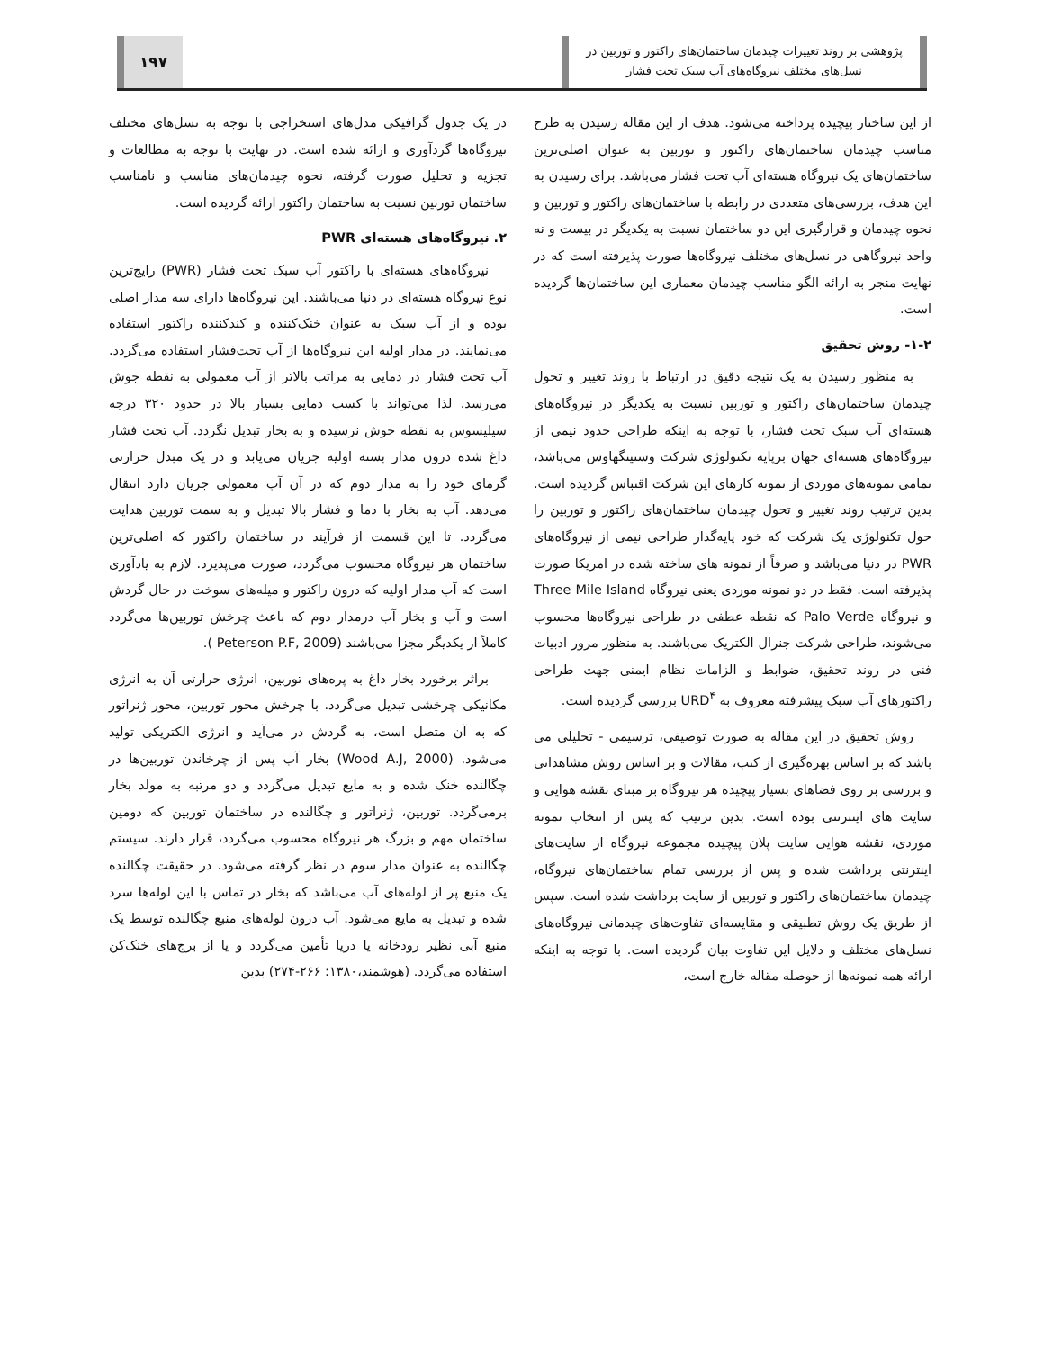پژوهشی بر روند تغییرات چیدمان ساختمان‌های راکتور و توربین در
نسل‌های مختلف نیروگاه‌های آب سبک تحت فشار
۱۹۷
از این ساختار پیچیده پرداخته می‌شود. هدف از این مقاله رسیدن به طرح مناسب چیدمان ساختمان‌های راکتور و توربین به عنوان اصلی‌ترین ساختمان‌های یک نیروگاه هسته‌ای آب تحت فشار می‌باشد. برای رسیدن به این هدف، بررسی‌های متعددی در رابطه با ساختمان‌های راکتور و توربین و نحوه چیدمان و قرارگیری این دو ساختمان نسبت به یکدیگر در بیست و نه واحد نیروگاهی در نسل‌های مختلف نیروگاه‌ها صورت پذیرفته است که در نهایت منجر به ارائه الگو مناسب چیدمان معماری این ساختمان‌ها گردیده است.
۱-۲- روش تحقیق
به منظور رسیدن به یک نتیجه دقیق در ارتباط با روند تغییر و تحول چیدمان ساختمان‌های راکتور و توربین نسبت به یکدیگر در نیروگاه‌های هسته‌ای آب سبک تحت فشار، با توجه به اینکه طراحی حدود نیمی از نیروگاه‌های هسته‌ای جهان برپایه تکنولوژی شرکت وستینگهاوس می‌باشد، تمامی نمونه‌های موردی از نمونه کارهای این شرکت اقتباس گردیده است. بدین ترتیب روند تغییر و تحول چیدمان ساختمان‌های راکتور و توربین را حول تکنولوژی یک شرکت که خود پایه‌گذار طراحی نیمی از نیروگاه‌های PWR در دنیا می‌باشد و صرفاً از نمونه های ساخته شده در امریکا صورت پذیرفته است. فقط در دو نمونه موردی یعنی نیروگاه Three Mile Island و نیروگاه Palo Verde که نقطه عطفی در طراحی نیروگاه‌ها محسوب می‌شوند، طراحی شرکت جنرال الکتریک می‌باشند. به منظور مرور ادبیات فنی در روند تحقیق، ضوابط و الزامات نظام ایمنی جهت طراحی راکتورهای آب سبک پیشرفته معروف به URD<sup>۴</sup> بررسی گردیده است.
روش تحقیق در این مقاله به صورت توصیفی، ترسیمی - تحلیلی می باشد که بر اساس بهره‌گیری از کتب، مقالات و بر اساس روش مشاهداتی و بررسی بر روی فضاهای بسیار پیچیده هر نیروگاه بر مبنای نقشه هوایی و سایت های اینترنتی بوده است. بدین ترتیب که پس از انتخاب نمونه موردی، نقشه هوایی سایت پلان پیچیده مجموعه نیروگاه از سایت‌های اینترنتی برداشت شده و پس از بررسی تمام ساختمان‌های نیروگاه، چیدمان ساختمان‌های راکتور و توربین از سایت برداشت شده است. سپس از طریق یک روش تطبیقی و مقایسه‌ای تفاوت‌های چیدمانی نیروگاه‌های نسل‌های مختلف و دلایل این تفاوت بیان گردیده است. با توجه به اینکه ارائه همه نمونه‌ها از حوصله مقاله خارج است،
در یک جدول گرافیکی مدل‌های استخراجی با توجه به نسل‌های مختلف نیروگاه‌ها گردآوری و ارائه شده است. در نهایت با توجه به مطالعات و تجزیه و تحلیل صورت گرفته، نحوه چیدمان‌های مناسب و نامناسب ساختمان توربین نسبت به ساختمان راکتور ارائه گردیده است.
۲. نیروگاه‌های هسته‌ای PWR
نیروگاه‌های هسته‌ای با راکتور آب سبک تحت فشار (PWR) رایج‌ترین نوع نیروگاه هسته‌ای در دنیا می‌باشند. این نیروگاه‌ها دارای سه مدار اصلی بوده و از آب سبک به عنوان خنک‌کننده و کندکننده راکتور استفاده می‌نمایند. در مدار اولیه این نیروگاه‌ها از آب تحت‌فشار استفاده می‌گردد. آب تحت فشار در دمایی به مراتب بالاتر از آب معمولی به نقطه جوش می‌رسد. لذا می‌تواند با کسب دمایی بسیار بالا در حدود ۳۲۰ درجه سیلیسوس به نقطه جوش نرسیده و به بخار تبدیل نگردد. آب تحت فشار داغ شده درون مدار بسته اولیه جریان می‌یابد و در یک مبدل حرارتی گرمای خود را به مدار دوم که در آن آب معمولی جریان دارد انتقال می‌دهد. آب به بخار با دما و فشار بالا تبدیل و به سمت توربین هدایت می‌گردد. تا این قسمت از فرآیند در ساختمان راکتور که اصلی‌ترین ساختمان هر نیروگاه محسوب می‌گردد، صورت می‌پذیرد. لازم به یادآوری است که آب مدار اولیه که درون راکتور و میله‌های سوخت در حال گردش است و آب و بخار آب درمدار دوم که باعث چرخش توربین‌ها می‌گردد کاملاً از یکدیگر مجزا می‌باشند (Peterson P.F, 2009 ).
براثر برخورد بخار داغ به پره‌های توربین، انرژی حرارتی آن به انرژی مکانیکی چرخشی تبدیل می‌گردد. با چرخش محور توربین، محور ژنراتور که به آن متصل است، به گردش در می‌آید و انرژی الکتریکی تولید می‌شود. (Wood A.J, 2000) بخار آب پس از چرخاندن توربین‌ها در چگالنده خنک شده و به مایع تبدیل می‌گردد و دو مرتبه به مولد بخار برمی‌گردد. توربین، ژنراتور و چگالنده در ساختمان توربین که دومین ساختمان مهم و بزرگ هر نیروگاه محسوب می‌گردد، قرار دارند. سیستم چگالنده به عنوان مدار سوم در نظر گرفته می‌شود. در حقیقت چگالنده یک منبع پر از لوله‌های آب می‌باشد که بخار در تماس با این لوله‌ها سرد شده و تبدیل به مایع می‌شود. آب درون لوله‌های منبع چگالنده توسط یک منبع آبی نظیر رودخانه یا دریا تأمین می‌گردد و یا از برج‌های خنک‌کن استفاده می‌گردد. (هوشمند،۱۳۸۰: ۲۶۶-۲۷۴) بدین